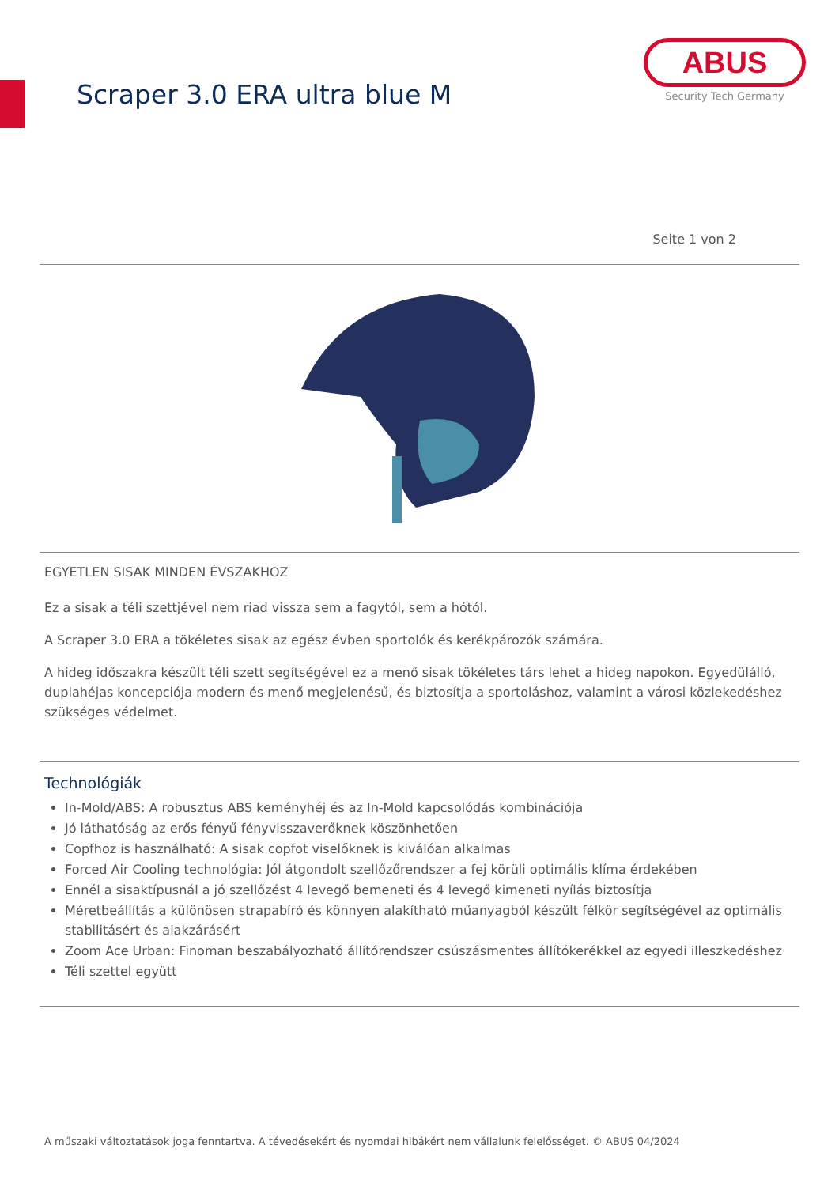Scraper 3.0 ERA ultra blue M
ABUS
Security Tech Germany
Seite 1 von 2
EGYETLEN SISAK MINDEN ÉVSZAKHOZ
Ez a sisak a téli szettjével nem riad vissza sem a fagytól, sem a hótól.
A Scraper 3.0 ERA a tökéletes sisak az egész évben sportolók és kerékpározók számára.
A hideg időszakra készült téli szett segítségével ez a menő sisak tökéletes társ lehet a hideg napokon. Egyedülálló, duplahéjas koncepciója modern és menő megjelenésű, és biztosítja a sportoláshoz, valamint a városi közlekedéshez szükséges védelmet.
Technológiák
In-Mold/ABS: A robusztus ABS keményhéj és az In-Mold kapcsolódás kombinációja
Jó láthatóság az erős fényű fényvisszaverőknek köszönhetően
Copfhoz is használható: A sisak copfot viselőknek is kiválóan alkalmas
Forced Air Cooling technológia: Jól átgondolt szellőzőrendszer a fej körüli optimális klíma érdekében
Ennél a sisaktípusnál a jó szellőzést 4 levegő bemeneti és 4 levegő kimeneti nyílás biztosítja
Méretbeállítás a különösen strapabíró és könnyen alakítható műanyagból készült félkör segítségével az optimális stabilitásért és alakzárásért
Zoom Ace Urban: Finoman beszabályozható állítórendszer csúszásmentes állítókerékkel az egyedi illeszkedéshez
Téli szettel együtt
A műszaki változtatások joga fenntartva. A tévedésekért és nyomdai hibákért nem vállalunk felelősséget. © ABUS 04/2024